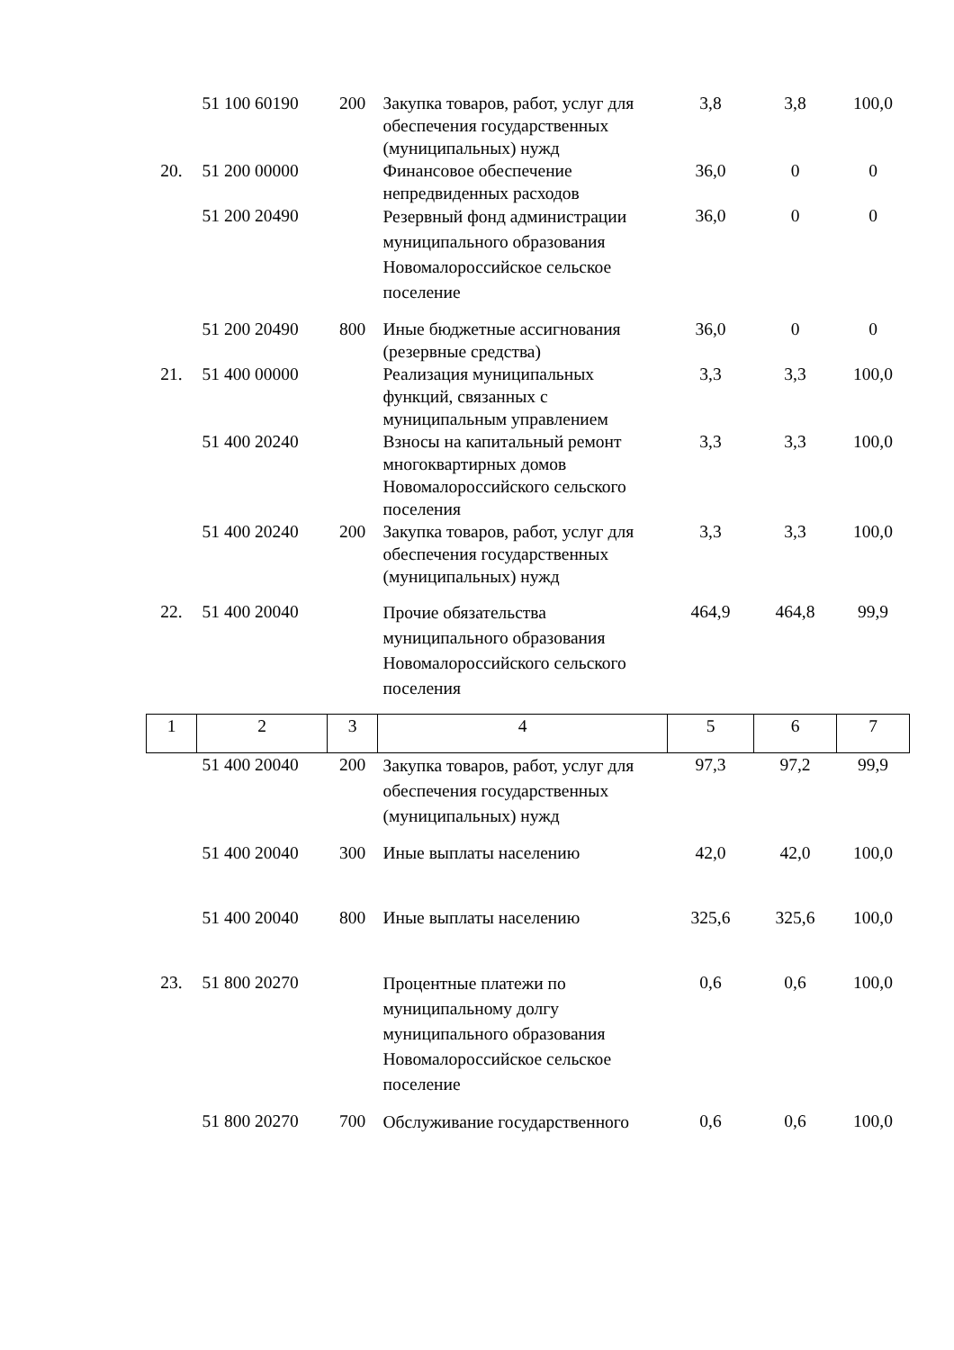| | 51 100 60190 | 200 | Закупка товаров, работ, услуг для обеспечения государственных (муниципальных) нужд | 3,8 | 3,8 | 100,0 |
| 20. | 51 200 00000 | | Финансовое обеспечение непредвиденных расходов | 36,0 | 0 | 0 |
| | 51 200 20490 | | Резервный фонд администрации муниципального образования Новомалороссийское сельское поселение | 36,0 | 0 | 0 |
| | 51 200 20490 | 800 | Иные бюджетные ассигнования (резервные средства) | 36,0 | 0 | 0 |
| 21. | 51 400 00000 | | Реализация муниципальных функций, связанных с муниципальным управлением | 3,3 | 3,3 | 100,0 |
| | 51 400 20240 | | Взносы на капитальный ремонт многоквартирных домов Новомалороссийского сельского поселения | 3,3 | 3,3 | 100,0 |
| | 51 400 20240 | 200 | Закупка товаров, работ, услуг для обеспечения государственных (муниципальных) нужд | 3,3 | 3,3 | 100,0 |
| 22. | 51 400 20040 | | Прочие обязательства муниципального образования Новомалороссийского сельского поселения | 464,9 | 464,8 | 99,9 |
| 1 | 2 | 3 | 4 | 5 | 6 | 7 |
| | 51 400 20040 | 200 | Закупка товаров, работ, услуг для обеспечения государственных (муниципальных) нужд | 97,3 | 97,2 | 99,9 |
| | 51 400 20040 | 300 | Иные выплаты населению | 42,0 | 42,0 | 100,0 |
| | 51 400 20040 | 800 | Иные выплаты населению | 325,6 | 325,6 | 100,0 |
| 23. | 51 800 20270 | | Процентные платежи по муниципальному долгу муниципального образования Новомалороссийское сельское поселение | 0,6 | 0,6 | 100,0 |
| | 51 800 20270 | 700 | Обслуживание государственного | 0,6 | 0,6 | 100,0 |